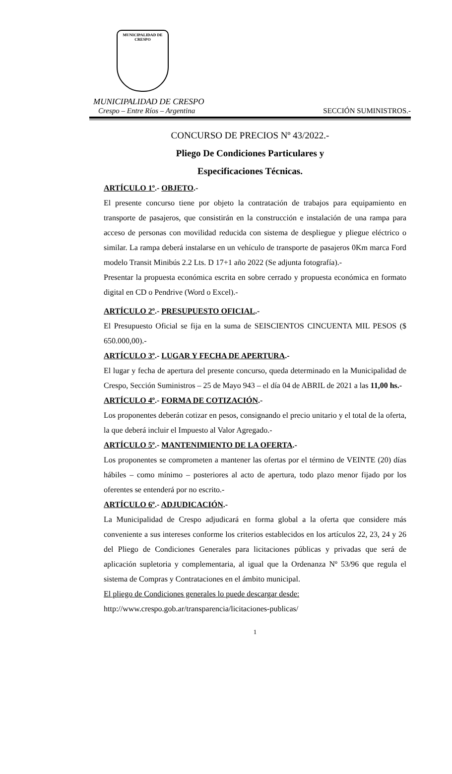MUNICIPALIDAD DE CRESPO
MUNICIPALIDAD DE CRESPO
Crespo – Entre Ríos – Argentina SECCIÓN SUMINISTROS.-
CONCURSO DE PRECIOS Nº 43/2022.-
Pliego De Condiciones Particulares y
Especificaciones Técnicas.
ARTÍCULO 1º.- OBJETO.-
El presente concurso tiene por objeto la contratación de trabajos para equipamiento en transporte de pasajeros, que consistirán en la construcción e instalación de una rampa para acceso de personas con movilidad reducida con sistema de despliegue y pliegue eléctrico o similar. La rampa deberá instalarse en un vehículo de transporte de pasajeros 0Km marca Ford modelo Transit Minibús 2.2 Lts. D 17+1 año 2022 (Se adjunta fotografía).-
Presentar la propuesta económica escrita en sobre cerrado y propuesta económica en formato digital en CD o Pendrive (Word o Excel).-
ARTÍCULO 2º.- PRESUPUESTO OFICIAL.-
El Presupuesto Oficial se fija en la suma de SEISCIENTOS CINCUENTA MIL PESOS ($ 650.000,00).-
ARTÍCULO 3º.- LUGAR Y FECHA DE APERTURA.-
El lugar y fecha de apertura del presente concurso, queda determinado en la Municipalidad de Crespo, Sección Suministros – 25 de Mayo 943 – el día 04 de ABRIL de 2021 a las 11,00 hs.-
ARTÍCULO 4º.- FORMA DE COTIZACIÓN.-
Los proponentes deberán cotizar en pesos, consignando el precio unitario y el total de la oferta, la que deberá incluir el Impuesto al Valor Agregado.-
ARTÍCULO 5º.- MANTENIMIENTO DE LA OFERTA.-
Los proponentes se comprometen a mantener las ofertas por el término de VEINTE (20) días hábiles – como mínimo – posteriores al acto de apertura, todo plazo menor fijado por los oferentes se entenderá por no escrito.-
ARTÍCULO 6º.- ADJUDICACIÓN.-
La Municipalidad de Crespo adjudicará en forma global a la oferta que considere más conveniente a sus intereses conforme los criterios establecidos en los artículos 22, 23, 24 y 26 del Pliego de Condiciones Generales para licitaciones públicas y privadas que será de aplicación supletoria y complementaria, al igual que la Ordenanza Nº 53/96 que regula el sistema de Compras y Contrataciones en el ámbito municipal.
El pliego de Condiciones generales lo puede descargar desde:
http://www.crespo.gob.ar/transparencia/licitaciones-publicas/
1